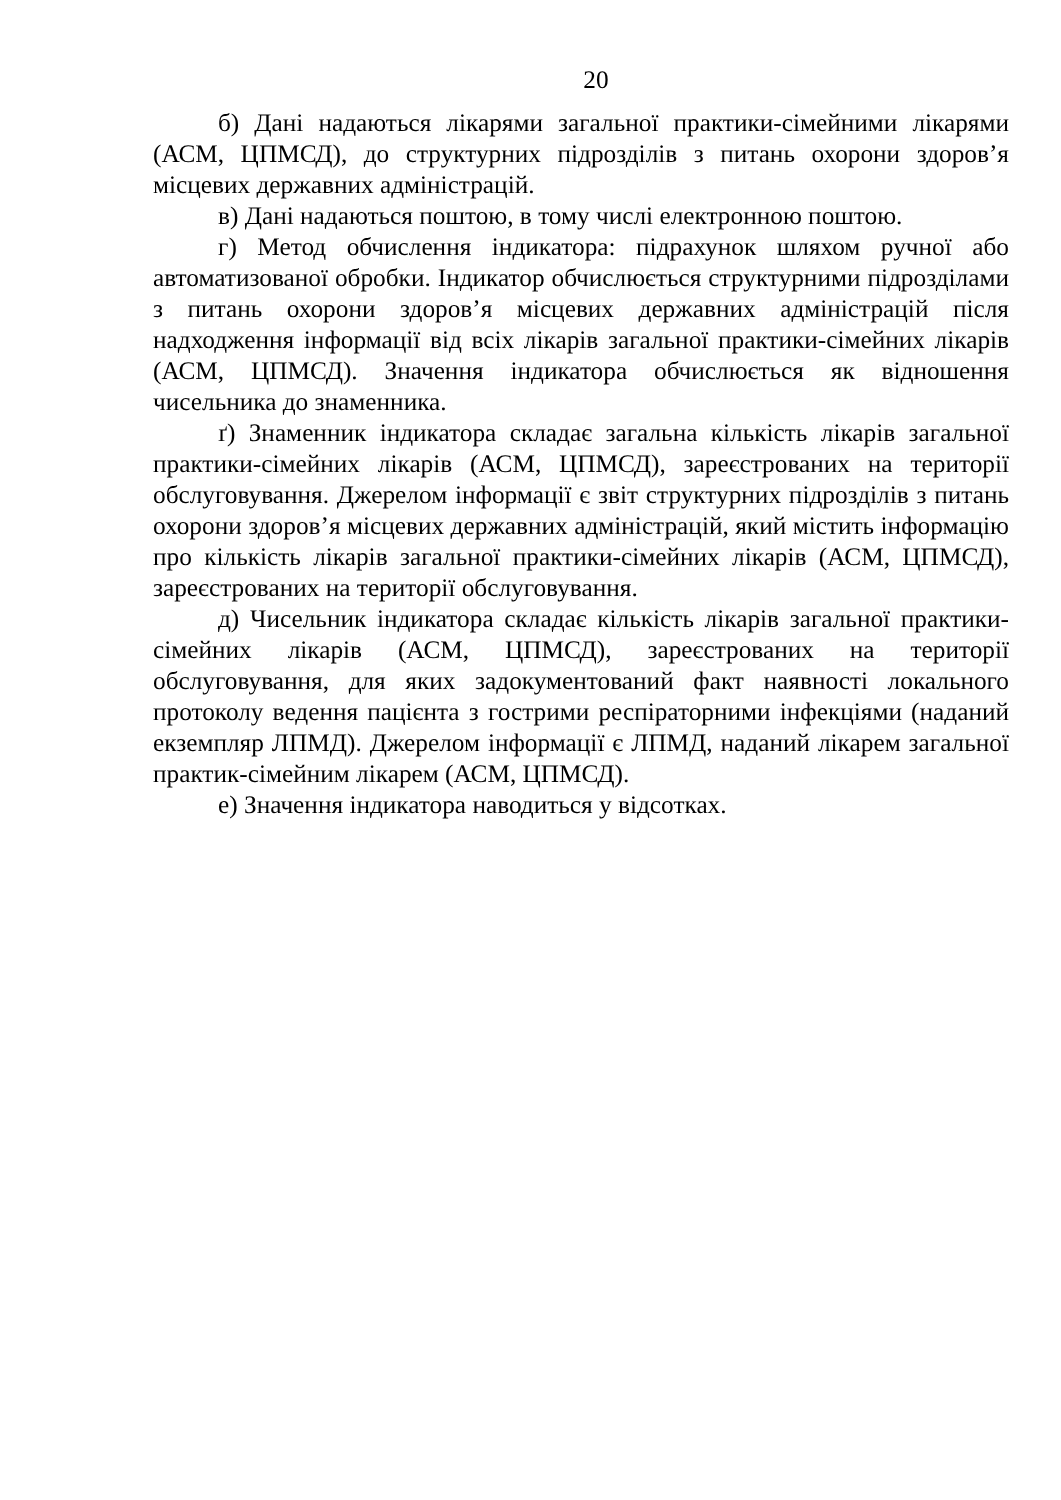20
б) Дані надаються лікарями загальної практики-сімейними лікарями (АСМ, ЦПМСД), до структурних підрозділів з питань охорони здоров’я місцевих державних адміністрацій.
в) Дані надаються поштою, в тому числі електронною поштою.
г) Метод обчислення індикатора: підрахунок шляхом ручної або автоматизованої обробки. Індикатор обчислюється структурними підрозділами з питань охорони здоров’я місцевих державних адміністрацій після надходження інформації від всіх лікарів загальної практики-сімейних лікарів (АСМ, ЦПМСД). Значення індикатора обчислюється як відношення чисельника до знаменника.
ґ) Знаменник індикатора складає загальна кількість лікарів загальної практики-сімейних лікарів (АСМ, ЦПМСД), зареєстрованих на території обслуговування. Джерелом інформації є звіт структурних підрозділів з питань охорони здоров’я місцевих державних адміністрацій, який містить інформацію про кількість лікарів загальної практики-сімейних лікарів (АСМ, ЦПМСД), зареєстрованих на території обслуговування.
д) Чисельник індикатора складає кількість лікарів загальної практики-сімейних лікарів (АСМ, ЦПМСД), зареєстрованих на території обслуговування, для яких задокументований факт наявності локального протоколу ведення пацієнта з гострими респіраторними інфекціями (наданий екземпляр ЛПМД). Джерелом інформації є ЛПМД, наданий лікарем загальної практик-сімейним лікарем (АСМ, ЦПМСД).
е) Значення індикатора наводиться у відсотках.